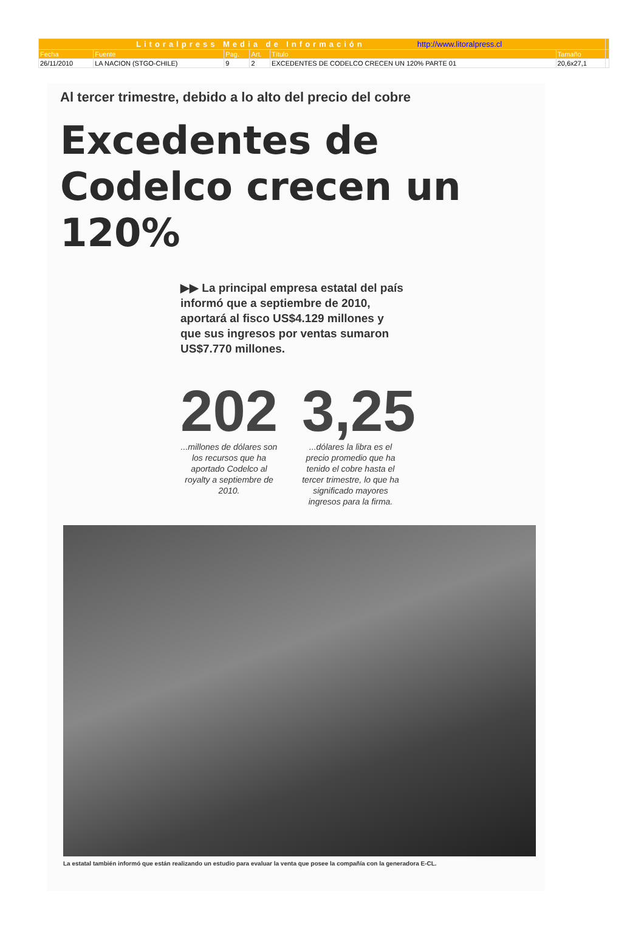| Litoralpress Media de Información http://www.litoralpress.cl | | | | | | |
| Fecha | Fuente | Pag. | Art. | Título | Tamaño | |
| 26/11/2010 | LA NACION (STGO-CHILE) | 9 | 2 | EXCEDENTES DE CODELCO CRECEN UN 120% PARTE 01 | 20,6x27,1 | |
Al tercer trimestre, debido a lo alto del precio del cobre
Excedentes de Codelco crecen un 120%
▶▶ La principal empresa estatal del país informó que a septiembre de 2010, aportará al fisco US$4.129 millones y que sus ingresos por ventas sumaron US$7.770 millones.
202...millones de dólares son los recursos que ha aportado Codelco al royalty a septiembre de 2010.
3,25...dólares la libra es el precio promedio que ha tenido el cobre hasta el tercer trimestre, lo que ha significado mayores ingresos para la firma.
La estatal también informó que están realizando un estudio para evaluar la venta que posee la compañía con la generadora E-CL.